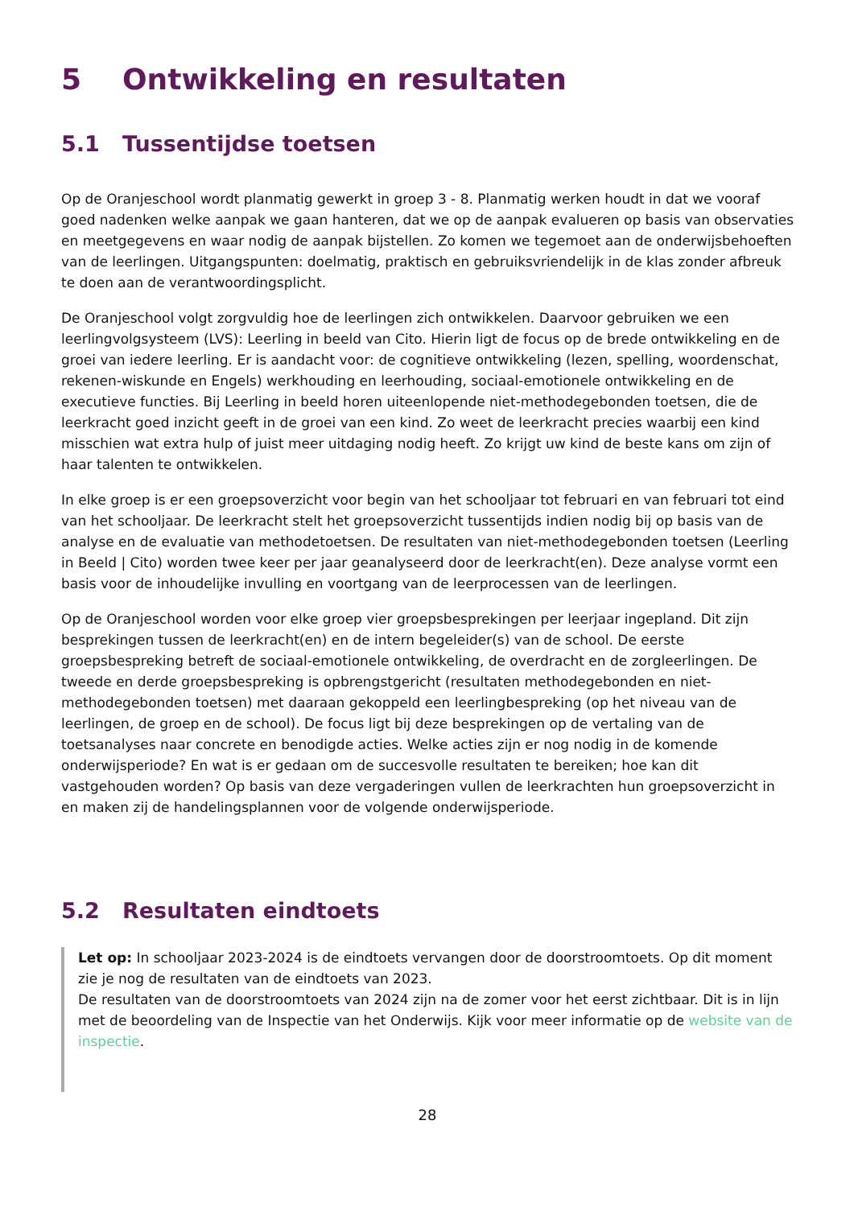5 Ontwikkeling en resultaten
5.1 Tussentijdse toetsen
Op de Oranjeschool wordt planmatig gewerkt in groep 3 - 8. Planmatig werken houdt in dat we vooraf goed nadenken welke aanpak we gaan hanteren, dat we op de aanpak evalueren op basis van observaties en meetgegevens en waar nodig de aanpak bijstellen. Zo komen we tegemoet aan de onderwijsbehoeften van de leerlingen. Uitgangspunten: doelmatig, praktisch en gebruiksvriendelijk in de klas zonder afbreuk te doen aan de verantwoordingsplicht.
De Oranjeschool volgt zorgvuldig hoe de leerlingen zich ontwikkelen. Daarvoor gebruiken we een leerlingvolgsysteem (LVS): Leerling in beeld van Cito. Hierin ligt de focus op de brede ontwikkeling en de groei van iedere leerling. Er is aandacht voor: de cognitieve ontwikkeling (lezen, spelling, woordenschat, rekenen-wiskunde en Engels) werkhouding en leerhouding, sociaal-emotionele ontwikkeling en de executieve functies. Bij Leerling in beeld horen uiteenlopende niet-methodegebonden toetsen, die de leerkracht goed inzicht geeft in de groei van een kind. Zo weet de leerkracht precies waarbij een kind misschien wat extra hulp of juist meer uitdaging nodig heeft. Zo krijgt uw kind de beste kans om zijn of haar talenten te ontwikkelen.
In elke groep is er een groepsoverzicht voor begin van het schooljaar tot februari en van februari tot eind van het schooljaar. De leerkracht stelt het groepsoverzicht tussentijds indien nodig bij op basis van de analyse en de evaluatie van methodetoetsen. De resultaten van niet-methodegebonden toetsen (Leerling in Beeld | Cito) worden twee keer per jaar geanalyseerd door de leerkracht(en). Deze analyse vormt een basis voor de inhoudelijke invulling en voortgang van de leerprocessen van de leerlingen.
Op de Oranjeschool worden voor elke groep vier groepsbesprekingen per leerjaar ingepland. Dit zijn besprekingen tussen de leerkracht(en) en de intern begeleider(s) van de school. De eerste groepsbespreking betreft de sociaal-emotionele ontwikkeling, de overdracht en de zorgleerlingen. De tweede en derde groepsbespreking is opbrengstgericht (resultaten methodegebonden en niet-methodegebonden toetsen) met daaraan gekoppeld een leerlingbespreking (op het niveau van de leerlingen, de groep en de school). De focus ligt bij deze besprekingen op de vertaling van de toetsanalyses naar concrete en benodigde acties. Welke acties zijn er nog nodig in de komende onderwijsperiode? En wat is er gedaan om de succesvolle resultaten te bereiken; hoe kan dit vastgehouden worden? Op basis van deze vergaderingen vullen de leerkrachten hun groepsoverzicht in en maken zij de handelingsplannen voor de volgende onderwijsperiode.
5.2 Resultaten eindtoets
Let op: In schooljaar 2023-2024 is de eindtoets vervangen door de doorstroomtoets. Op dit moment zie je nog de resultaten van de eindtoets van 2023.
De resultaten van de doorstroomtoets van 2024 zijn na de zomer voor het eerst zichtbaar. Dit is in lijn met de beoordeling van de Inspectie van het Onderwijs. Kijk voor meer informatie op de website van de inspectie.
28